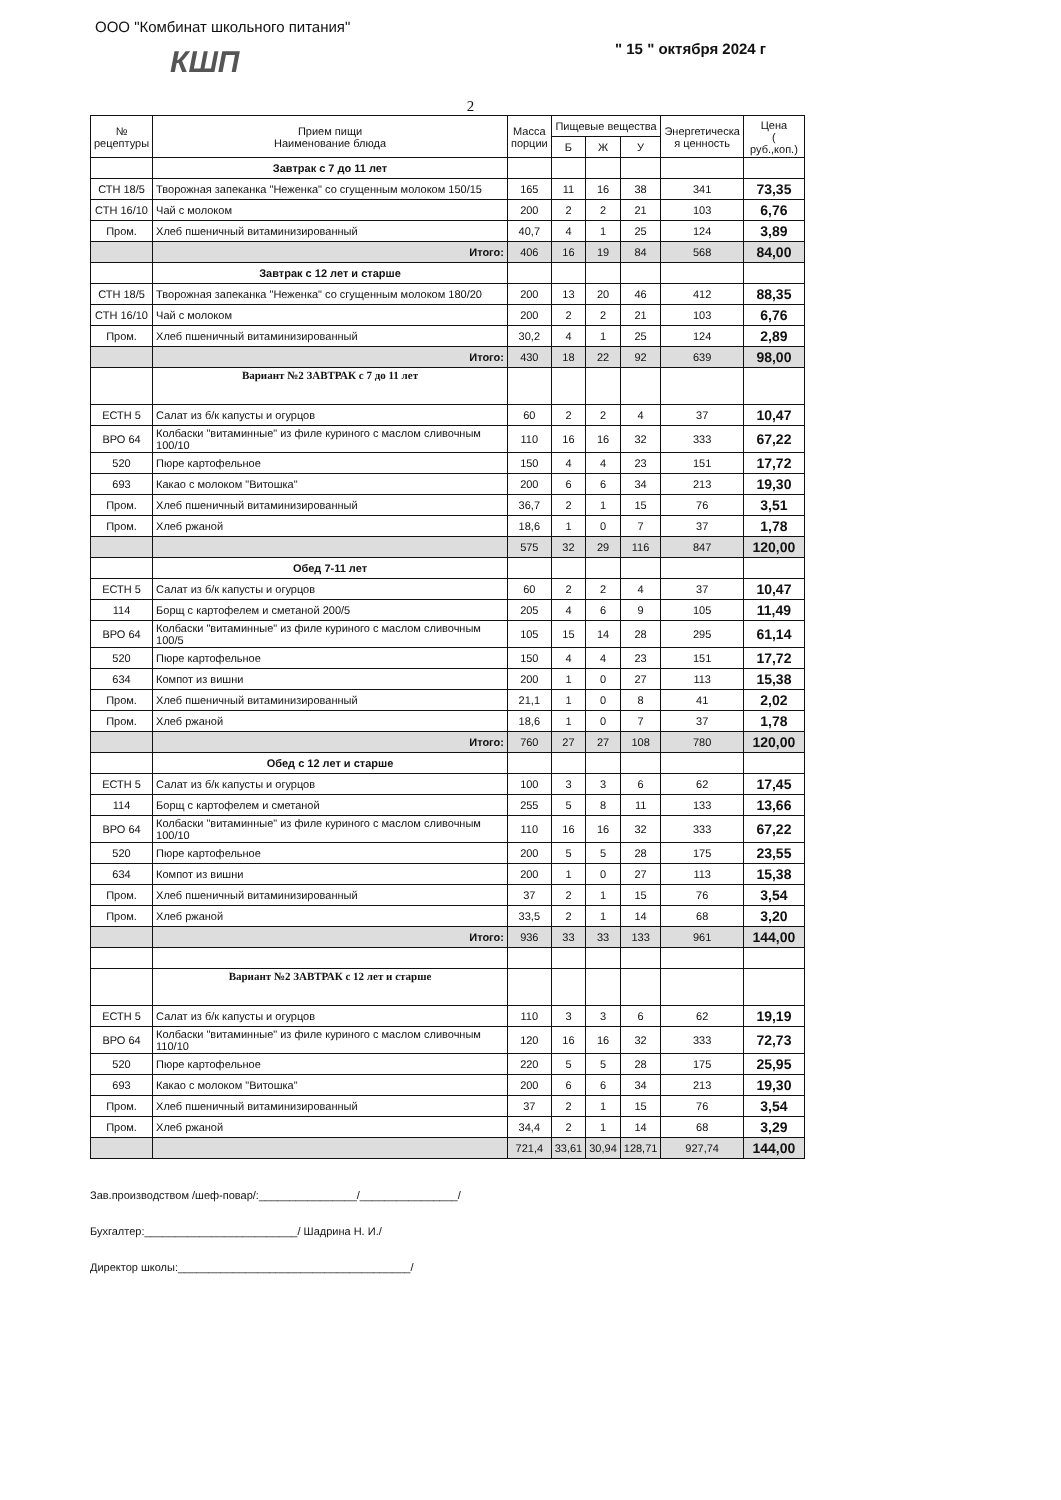ООО "Комбинат школьного питания"
" 15 " октября 2024 г
КШП
2
| № рецептуры | Прием пищи Наименование блюда | Масса порции | Пищевые вещества | | | Энергетическа я ценность | Цена ( руб.,коп.) |
| --- | --- | --- | --- | --- | --- | --- | --- |
| | | | Б | Ж | У | | |
| | Завтрак с 7 до 11 лет | | | | | | |
| СТН 18/5 | Творожная запеканка "Неженка" со сгущенным молоком 150/15 | 165 | 11 | 16 | 38 | 341 | 73,35 |
| СТН 16/10 | Чай с молоком | 200 | 2 | 2 | 21 | 103 | 6,76 |
| Пром. | Хлеб пшеничный витаминизированный | 40,7 | 4 | 1 | 25 | 124 | 3,89 |
| | Итого: | 406 | 16 | 19 | 84 | 568 | 84,00 |
| | Завтрак с 12 лет и старше | | | | | | |
| СТН 18/5 | Творожная запеканка "Неженка" со сгущенным молоком 180/20 | 200 | 13 | 20 | 46 | 412 | 88,35 |
| СТН 16/10 | Чай с молоком | 200 | 2 | 2 | 21 | 103 | 6,76 |
| Пром. | Хлеб пшеничный витаминизированный | 30,2 | 4 | 1 | 25 | 124 | 2,89 |
| | Итого: | 430 | 18 | 22 | 92 | 639 | 98,00 |
| | Вариант №2 ЗАВТРАК с 7 до 11 лет | | | | | | |
| ЕСТН 5 | Салат из б/к капусты и огурцов | 60 | 2 | 2 | 4 | 37 | 10,47 |
| ВРО 64 | Колбаски "витаминные" из филе куриного с маслом сливочным 100/10 | 110 | 16 | 16 | 32 | 333 | 67,22 |
| 520 | Пюре картофельное | 150 | 4 | 4 | 23 | 151 | 17,72 |
| 693 | Какао с молоком "Витошка" | 200 | 6 | 6 | 34 | 213 | 19,30 |
| Пром. | Хлеб пшеничный витаминизированный | 36,7 | 2 | 1 | 15 | 76 | 3,51 |
| Пром. | Хлеб ржаной | 18,6 | 1 | 0 | 7 | 37 | 1,78 |
| | | 575 | 32 | 29 | 116 | 847 | 120,00 |
| | Обед 7-11 лет | | | | | | |
| ЕСТН 5 | Салат из б/к капусты и огурцов | 60 | 2 | 2 | 4 | 37 | 10,47 |
| 114 | Борщ с картофелем и сметаной 200/5 | 205 | 4 | 6 | 9 | 105 | 11,49 |
| ВРО 64 | Колбаски "витаминные" из филе куриного с маслом сливочным 100/5 | 105 | 15 | 14 | 28 | 295 | 61,14 |
| 520 | Пюре картофельное | 150 | 4 | 4 | 23 | 151 | 17,72 |
| 634 | Компот из вишни | 200 | 1 | 0 | 27 | 113 | 15,38 |
| Пром. | Хлеб пшеничный витаминизированный | 21,1 | 1 | 0 | 8 | 41 | 2,02 |
| Пром. | Хлеб ржаной | 18,6 | 1 | 0 | 7 | 37 | 1,78 |
| | Итого: | 760 | 27 | 27 | 108 | 780 | 120,00 |
| | Обед с 12 лет и старше | | | | | | |
| ЕСТН 5 | Салат из б/к капусты и огурцов | 100 | 3 | 3 | 6 | 62 | 17,45 |
| 114 | Борщ с картофелем и сметаной | 255 | 5 | 8 | 11 | 133 | 13,66 |
| ВРО 64 | Колбаски "витаминные" из филе куриного с маслом сливочным 100/10 | 110 | 16 | 16 | 32 | 333 | 67,22 |
| 520 | Пюре картофельное | 200 | 5 | 5 | 28 | 175 | 23,55 |
| 634 | Компот из вишни | 200 | 1 | 0 | 27 | 113 | 15,38 |
| Пром. | Хлеб пшеничный витаминизированный | 37 | 2 | 1 | 15 | 76 | 3,54 |
| Пром. | Хлеб ржаной | 33,5 | 2 | 1 | 14 | 68 | 3,20 |
| | Итого: | 936 | 33 | 33 | 133 | 961 | 144,00 |
| | Вариант №2 ЗАВТРАК с 12 лет и старше | | | | | | |
| ЕСТН 5 | Салат из б/к капусты и огурцов | 110 | 3 | 3 | 6 | 62 | 19,19 |
| ВРО 64 | Колбаски "витаминные" из филе куриного с маслом сливочным 110/10 | 120 | 16 | 16 | 32 | 333 | 72,73 |
| 520 | Пюре картофельное | 220 | 5 | 5 | 28 | 175 | 25,95 |
| 693 | Какао с молоком "Витошка" | 200 | 6 | 6 | 34 | 213 | 19,30 |
| Пром. | Хлеб пшеничный витаминизированный | 37 | 2 | 1 | 15 | 76 | 3,54 |
| Пром. | Хлеб ржаной | 34,4 | 2 | 1 | 14 | 68 | 3,29 |
| | | 721,4 | 33,61 | 30,94 | 128,71 | 927,74 | 144,00 |
Зав.производством /шеф-повар/:________________/________________/
Бухгалтер:_________________________/ Шадрина Н. И./
Директор школы:______________________________________/